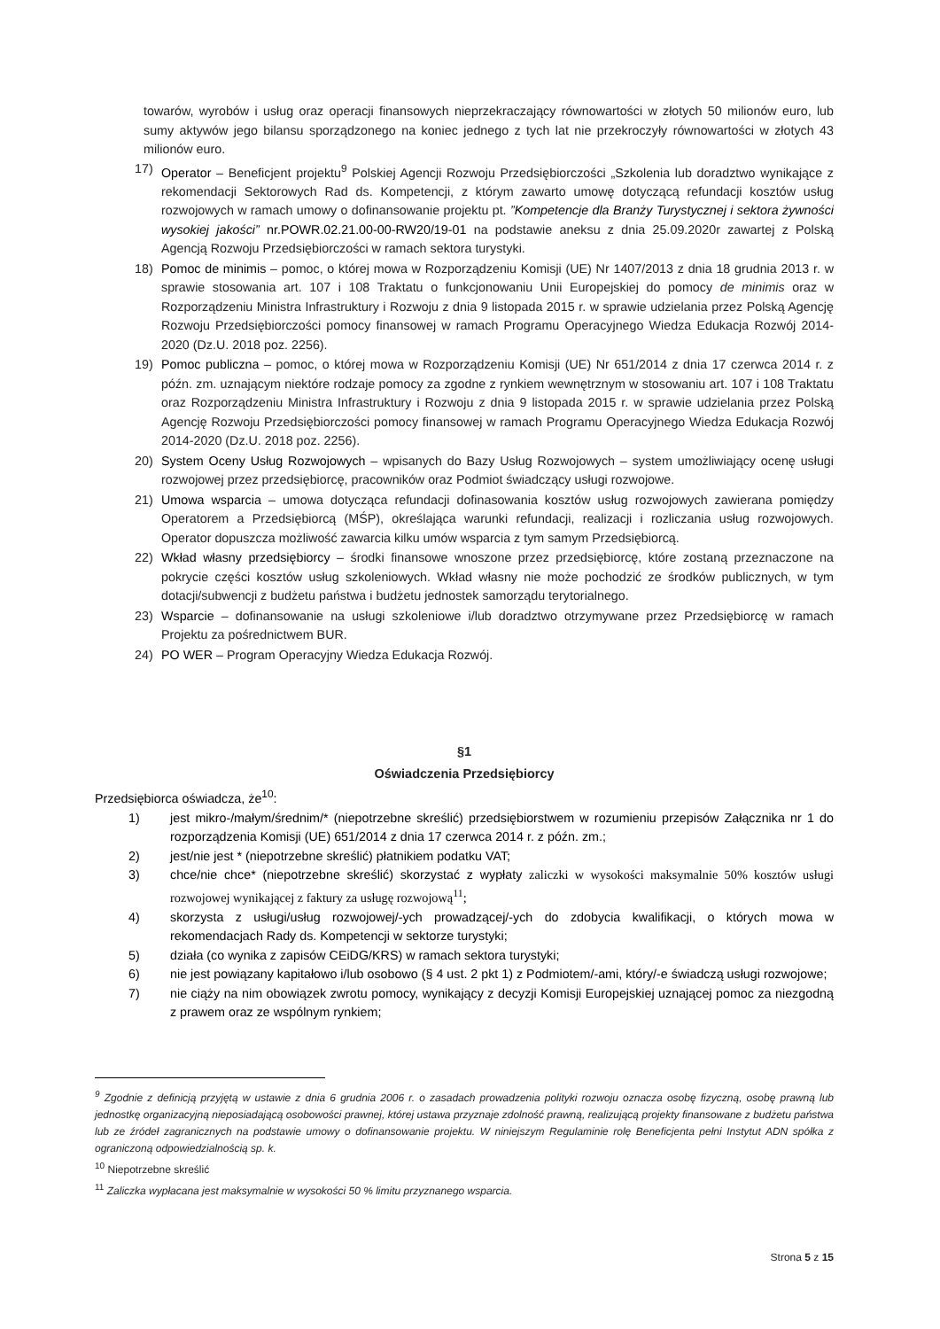towarów, wyrobów i usług oraz operacji finansowych nieprzekraczający równowartości w złotych 50 milionów euro, lub sumy aktywów jego bilansu sporządzonego na koniec jednego z tych lat nie przekroczyły równowartości w złotych 43 milionów euro.
17) Operator – Beneficjent projektu<sup>9</sup> Polskiej Agencji Rozwoju Przedsiębiorczości „Szkolenia lub doradztwo wynikające z rekomendacji Sektorowych Rad ds. Kompetencji, z którym zawarto umowę dotyczącą refundacji kosztów usług rozwojowych w ramach umowy o dofinansowanie projektu pt. ”Kompetencje dla Branży Turystycznej i sektora żywności wysokiej jakości” nr.POWR.02.21.00-00-RW20/19-01 na podstawie aneksu z dnia 25.09.2020r zawartej z Polską Agencją Rozwoju Przedsiębiorczości w ramach sektora turystyki.
18) Pomoc de minimis – pomoc, o której mowa w Rozporządzeniu Komisji (UE) Nr 1407/2013 z dnia 18 grudnia 2013 r. w sprawie stosowania art. 107 i 108 Traktatu o funkcjonowaniu Unii Europejskiej do pomocy de minimis oraz w Rozporządzeniu Ministra Infrastruktury i Rozwoju z dnia 9 listopada 2015 r. w sprawie udzielania przez Polską Agencję Rozwoju Przedsiębiorczości pomocy finansowej w ramach Programu Operacyjnego Wiedza Edukacja Rozwój 2014-2020 (Dz.U. 2018 poz. 2256).
19) Pomoc publiczna – pomoc, o której mowa w Rozporządzeniu Komisji (UE) Nr 651/2014 z dnia 17 czerwca 2014 r. z późn. zm. uznającym niektóre rodzaje pomocy za zgodne z rynkiem wewnętrznym w stosowaniu art. 107 i 108 Traktatu oraz Rozporządzeniu Ministra Infrastruktury i Rozwoju z dnia 9 listopada 2015 r. w sprawie udzielania przez Polską Agencję Rozwoju Przedsiębiorczości pomocy finansowej w ramach Programu Operacyjnego Wiedza Edukacja Rozwój 2014-2020 (Dz.U. 2018 poz. 2256).
20) System Oceny Usług Rozwojowych – wpisanych do Bazy Usług Rozwojowych – system umożliwiający ocenę usługi rozwojowej przez przedsiębiorcę, pracowników oraz Podmiot świadczący usługi rozwojowe.
21) Umowa wsparcia – umowa dotycząca refundacji dofinasowania kosztów usług rozwojowych zawierana pomiędzy Operatorem a Przedsiębiorcą (MŚP), określająca warunki refundacji, realizacji i rozliczania usług rozwojowych. Operator dopuszcza możliwość zawarcia kilku umów wsparcia z tym samym Przedsiębiorcą.
22) Wkład własny przedsiębiorcy – środki finansowe wnoszone przez przedsiębiorcę, które zostaną przeznaczone na pokrycie części kosztów usług szkoleniowych. Wkład własny nie może pochodzić ze środków publicznych, w tym dotacji/subwencji z budżetu państwa i budżetu jednostek samorządu terytorialnego.
23) Wsparcie – dofinansowanie na usługi szkoleniowe i/lub doradztwo otrzymywane przez Przedsiębiorcę w ramach Projektu za pośrednictwem BUR.
24) PO WER – Program Operacyjny Wiedza Edukacja Rozwój.
§1
Oświadczenia Przedsiębiorcy
Przedsiębiorca oświadcza, że<sup>10</sup>:
1) jest mikro-/małym/średnim/* (niepotrzebne skreślić) przedsiębiorstwem w rozumieniu przepisów Załącznika nr 1 do rozporządzenia Komisji (UE) 651/2014 z dnia 17 czerwca 2014 r. z późn. zm.;
2) jest/nie jest * (niepotrzebne skreślić) płatnikiem podatku VAT;
3) chce/nie chce* (niepotrzebne skreślić) skorzystać z wypłaty zaliczki w wysokości maksymalnie 50% kosztów usługi rozwojowej wynikającej z faktury za usługę rozwojową<sup>11</sup>;
4) skorzysta z usługi/usług rozwojowej/-ych prowadzącej/-ych do zdobycia kwalifikacji, o których mowa w rekomendacjach Rady ds. Kompetencji w sektorze turystyki;
5) działa (co wynika z zapisów CEiDG/KRS) w ramach sektora turystyki;
6) nie jest powiązany kapitałowo i/lub osobowo (§ 4 ust. 2 pkt 1) z Podmiotem/-ami, który/-e świadczą usługi rozwojowe;
7) nie ciąży na nim obowiązek zwrotu pomocy, wynikający z decyzji Komisji Europejskiej uznającej pomoc za niezgodną z prawem oraz ze wspólnym rynkiem;
<sup>9</sup> Zgodnie z definicją przyjętą w ustawie z dnia 6 grudnia 2006 r. o zasadach prowadzenia polityki rozwoju oznacza osobę fizyczną, osobę prawną lub jednostkę organizacyjną nieposiadającą osobowości prawnej, której ustawa przyznaje zdolność prawną, realizującą projekty finansowane z budżetu państwa lub ze źródeł zagranicznych na podstawie umowy o dofinansowanie projektu. W niniejszym Regulaminie rolę Beneficjenta pełni Instytut ADN spółka z ograniczoną odpowiedzialnością sp. k.
<sup>10</sup> Niepotrzebne skreślić
<sup>11</sup> Zaliczka wypłacana jest maksymalnie w wysokości 50 % limitu przyznanego wsparcia.
Strona 5 z 15